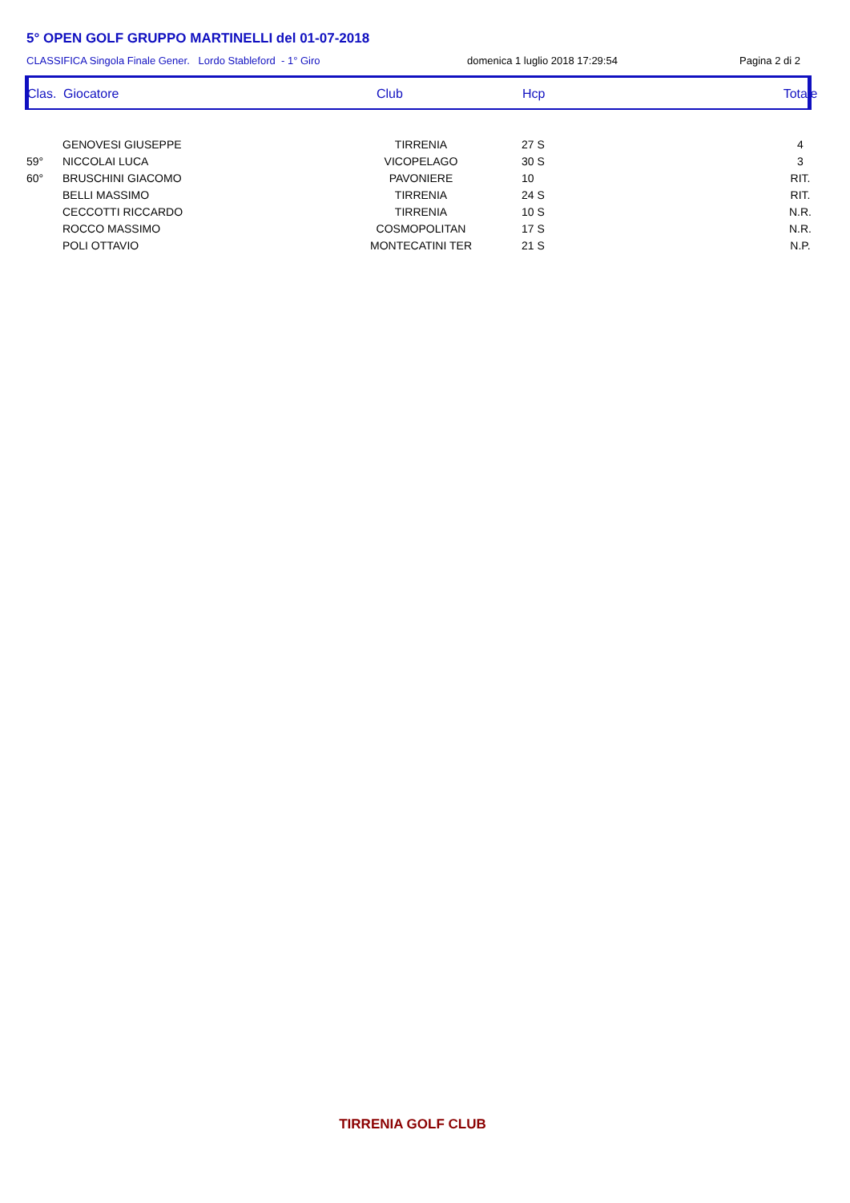5° OPEN GOLF GRUPPO MARTINELLI del 01-07-2018
CLASSIFICA Singola Finale Gener. Lordo Stableford - 1° Giro domenica 1 luglio 2018 17:29:54 Pagina 2 di 2
| Clas. | Giocatore | Club | Hcp | Totale |
| --- | --- | --- | --- | --- |
| | GENOVESI GIUSEPPE | TIRRENIA | 27 S | 4 |
| 59° | NICCOLAI LUCA | VICOPELAGO | 30 S | 3 |
| 60° | BRUSCHINI GIACOMO | PAVONIERE | 10 | RIT. |
| | BELLI MASSIMO | TIRRENIA | 24 S | RIT. |
| | CECCOTTI RICCARDO | TIRRENIA | 10 S | N.R. |
| | ROCCO MASSIMO | COSMOPOLITAN | 17 S | N.R. |
| | POLI OTTAVIO | MONTECATINI TER | 21 S | N.P. |
TIRRENIA GOLF CLUB